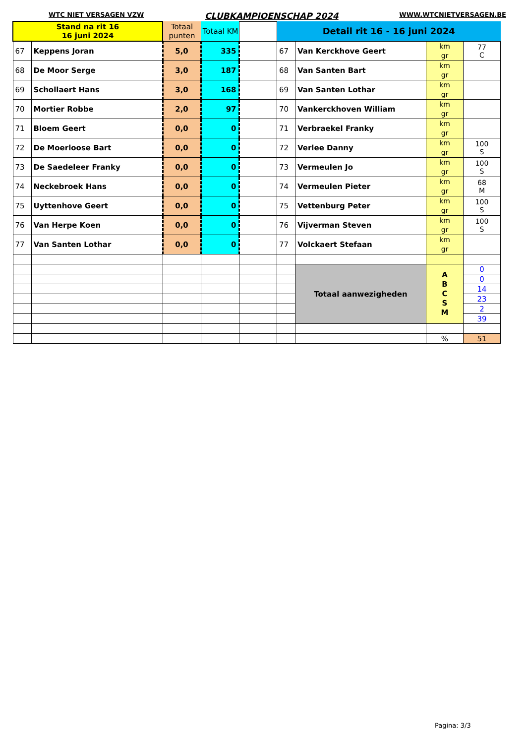WTC NIET VERSAGEN VZW CLUBKAMPIOENSCHAP 2024 WWW.WTCNIETVERSAGEN.BE
| Stand na rit 16 16 juni 2024 | | Totaal punten | Totaal KM | | Detail rit 16 - 16 juni 2024 | | | |
| 67 | Keppens Joran | 5,0 | 335 | | 67 | Van Kerckhove Geert | km gr | 77 C |
| 68 | De Moor Serge | 3,0 | 187 | | 68 | Van Santen Bart | km gr | |
| 69 | Schollaert Hans | 3,0 | 168 | | 69 | Van Santen Lothar | km gr | |
| 70 | Mortier Robbe | 2,0 | 97 | | 70 | Vankerckhoven William | km gr | |
| 71 | Bloem Geert | 0,0 | 0 | | 71 | Verbraekel Franky | km gr | |
| 72 | De Moerloose Bart | 0,0 | 0 | | 72 | Verlee Danny | km gr | 100 S |
| 73 | De Saedeleer Franky | 0,0 | 0 | | 73 | Vermeulen Jo | km gr | 100 S |
| 74 | Neckebroek Hans | 0,0 | 0 | | 74 | Vermeulen Pieter | km gr | 68 M |
| 75 | Uyttenhove Geert | 0,0 | 0 | | 75 | Vettenburg Peter | km gr | 100 S |
| 76 | Van Herpe Koen | 0,0 | 0 | | 76 | Vijverman Steven | km gr | 100 S |
| 77 | Van Santen Lothar | 0,0 | 0 | | 77 | Volckaert Stefaan | km gr | |
| | | | | | | Totaal aanwezigheden | A B C S M | 0 |
| | | | | | | | | 0 |
| | | | | | | | | 14 |
| | | | | | | | | 23 |
| | | | | | | | | 2 |
| | | | | | | | | 39 |
| | | | | | | | % | 51 |
Pagina: 3/3